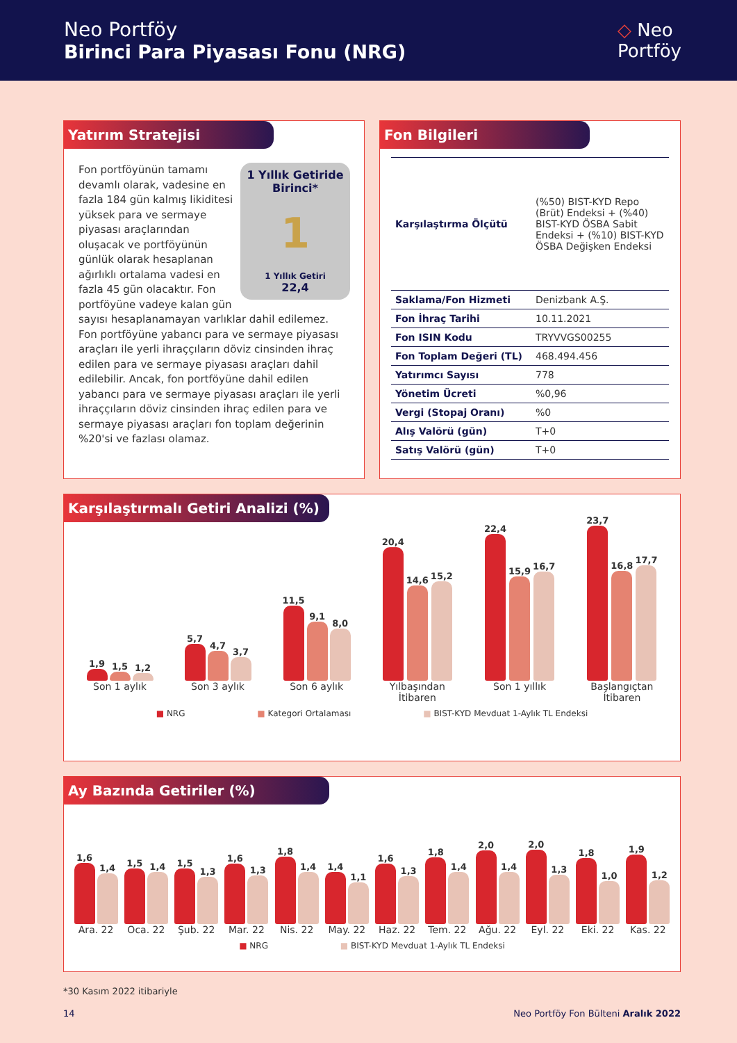Neo Portföy
Birinci Para Piyasası Fonu (NRG)
◇ Neo
Portföy
Yatırım Stratejisi
1 Yıllık Getiride Birinci*
1
1 Yıllık Getiri
22,4
Fon portföyünün tamamı devamlı olarak, vadesine en fazla 184 gün kalmış likiditesi yüksek para ve sermaye piyasası araçlarından oluşacak ve portföyünün günlük olarak hesaplanan ağırlıklı ortalama vadesi en fazla 45 gün olacaktır. Fon portföyüne vadeye kalan gün sayısı hesaplanamayan varlıklar dahil edilemez. Fon portföyüne yabancı para ve sermaye piyasası araçları ile yerli ihraççıların döviz cinsinden ihraç edilen para ve sermaye piyasası araçları dahil edilebilir. Ancak, fon portföyüne dahil edilen yabancı para ve sermaye piyasası araçları ile yerli ihraççıların döviz cinsinden ihraç edilen para ve sermaye piyasası araçları fon toplam değerinin %20'si ve fazlası olamaz.
Fon Bilgileri
| Karşılaştırma Ölçütü | (%50) BIST-KYD Repo (Brüt) Endeksi + (%40) BIST-KYD ÖSBA Sabit Endeksi + (%10) BIST-KYD ÖSBA Değişken Endeksi |
| Saklama/Fon Hizmeti | Denizbank A.Ş. |
| Fon İhraç Tarihi | 10.11.2021 |
| Fon ISIN Kodu | TRYVVGS00255 |
| Fon Toplam Değeri (TL) | 468.494.456 |
| Yatırımcı Sayısı | 778 |
| Yönetim Ücreti | %0,96 |
| Vergi (Stopaj Oranı) | %0 |
| Alış Valörü (gün) | T+0 |
| Satış Valörü (gün) | T+0 |
Karşılaştırmalı Getiri Analizi (%)
1,9
1,5
1,2
Son 1 aylık
5,7
4,7
3,7
Son 3 aylık
11,5
9,1
8,0
Son 6 aylık
20,4
14,6
15,2
Yılbaşından
İtibaren
22,4
15,9
16,7
Son 1 yıllık
23,7
16,8
17,7
Başlangıçtan
İtibaren
■ NRG ■ Kategori Ortalaması ■ BIST-KYD Mevduat 1-Aylık TL Endeksi
Ay Bazında Getiriler (%)
1,6
1,4
Ara. 22
1,5
1,4
Oca. 22
1,5
1,3
Şub. 22
1,6
1,3
Mar. 22
1,8
1,4
Nis. 22
1,4
1,1
May. 22
1,6
1,3
Haz. 22
1,8
1,4
Tem. 22
2,0
1,4
Ağu. 22
2,0
1,3
Eyl. 22
1,8
1,0
Eki. 22
1,9
1,2
Kas. 22
■ NRG ■ BIST-KYD Mevduat 1-Aylık TL Endeksi
*30 Kasım 2022 itibariyle
14 Neo Portföy Fon Bülteni Aralık 2022